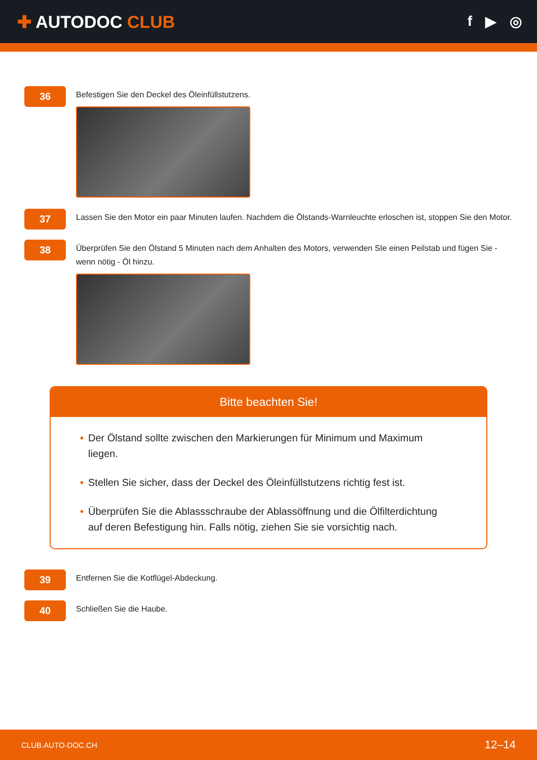✚ AUTODOC CLUB
f ▶ ◎
36
Befestigen Sie den Deckel des Öleinfüllstutzens.
37
Lassen Sie den Motor ein paar Minuten laufen. Nachdem die Ölstands-Warnleuchte erloschen ist, stoppen Sie den Motor.
38
Überprüfen Sie den Ölstand 5 Minuten nach dem Anhalten des Motors, verwenden SIe einen Peilstab und fügen Sie - wenn nötig - Öl hinzu.
Bitte beachten Sie!
• Der Ölstand sollte zwischen den Markierungen für Minimum und Maximum liegen.
• Stellen Sie sicher, dass der Deckel des Öleinfüllstutzens richtig fest ist.
• Überprüfen Sie die Ablassschraube der Ablassöffnung und die Ölfilterdichtung auf deren Befestigung hin. Falls nötig, ziehen Sie sie vorsichtig nach.
39
Entfernen Sie die Kotflügel-Abdeckung.
40
Schließen Sie die Haube.
CLUB.AUTO-DOC.CH 12–14